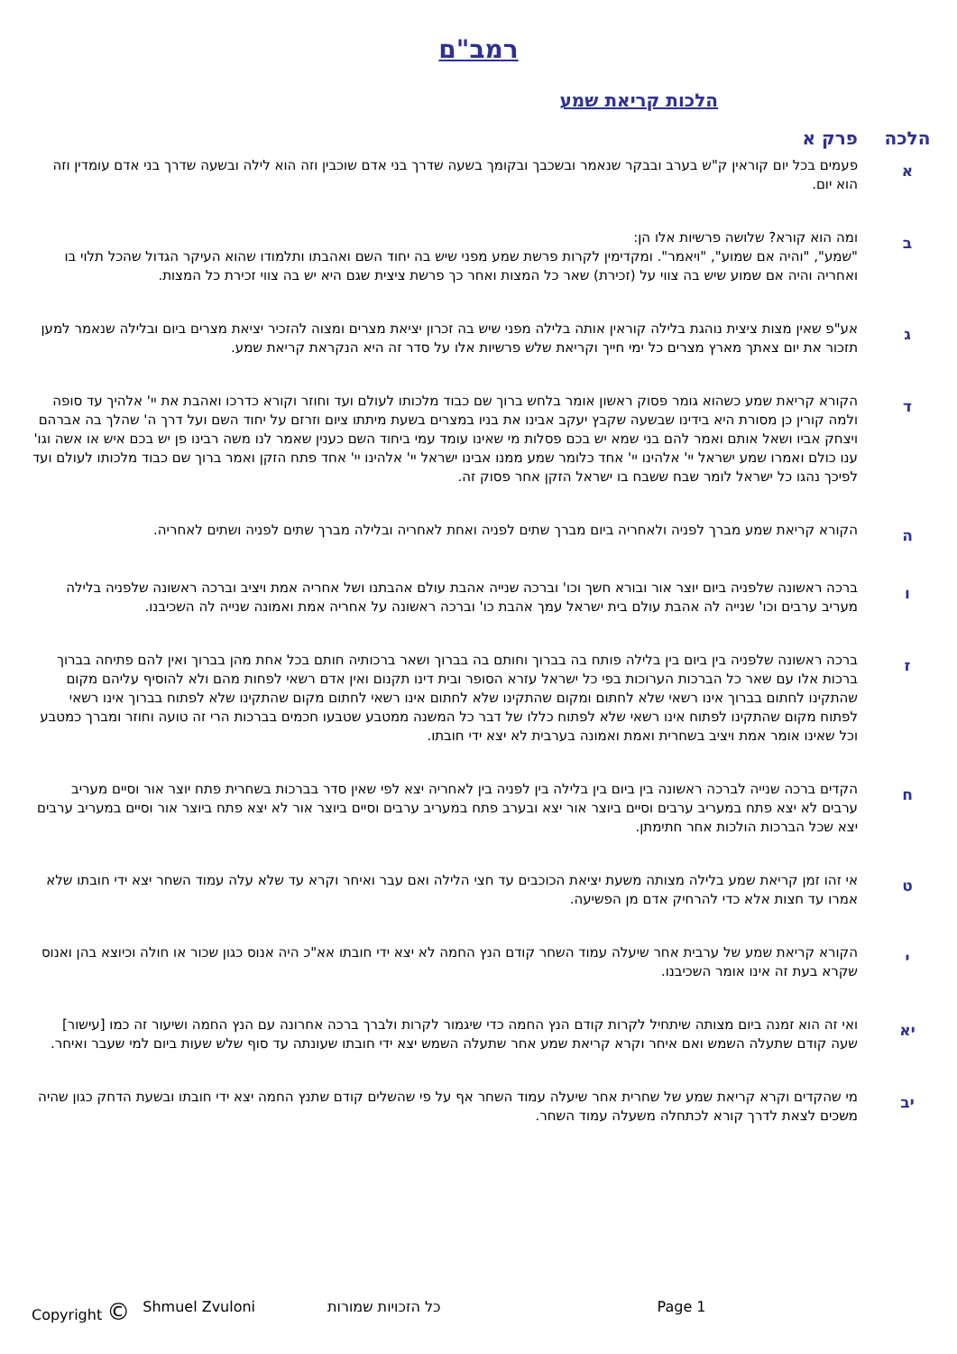רמב"ם
הלכות קריאת שמע
הלכה פרק א
א
פעמים בכל יום קוראין ק"ש בערב ובבקר שנאמר ובשכבך ובקומך בשעה שדרך בני אדם שוכבין וזה הוא לילה ובשעה שדרך בני אדם עומדין וזה הוא יום.
ב
ומה הוא קורא? שלושה פרשיות אלו הן:
"שמע", "והיה אם שמוע", "ויאמר". ומקדימין לקרות פרשת שמע מפני שיש בה יחוד השם ואהבתו ותלמודו שהוא העיקר הגדול שהכל תלוי בו ואחריה והיה אם שמוע שיש בה צווי על (זכירת) שאר כל המצות ואחר כך פרשת ציצית שגם היא יש בה צווי זכירת כל המצות.
ג
אע"פ שאין מצות ציצית נוהגת בלילה קוראין אותה בלילה מפני שיש בה זכרון יציאת מצרים ומצוה להזכיר יציאת מצרים ביום ובלילה שנאמר למען תזכור את יום צאתך מארץ מצרים כל ימי חייך וקריאת שלש פרשיות אלו על סדר זה היא הנקראת קריאת שמע.
ד
הקורא קריאת שמע כשהוא גומר פסוק ראשון אומר בלחש ברוך שם כבוד מלכותו לעולם ועד וחוזר וקורא כדרכו ואהבת את יי' אלהיך עד סופה ולמה קורין כן מסורת היא בידינו שבשעה שקבץ יעקב אבינו את בניו במצרים בשעת מיתתו ציום וזרזם על יחוד השם ועל דרך ה' שהלך בה אברהם ויצחק אביו ושאל אותם ואמר להם בני שמא יש בכם פסלות מי שאינו עומד עמי ביחוד השם כענין שאמר לנו משה רבינו פן יש בכם איש או אשה וגו' ענו כולם ואמרו שמע ישראל יי' אלהינו יי' אחד כלומר שמע ממנו אבינו ישראל יי' אלהינו יי' אחד פתח הזקן ואמר ברוך שם כבוד מלכותו לעולם ועד לפיכך נהגו כל ישראל לומר שבח ששבח בו ישראל הזקן אחר פסוק זה.
ה
הקורא קריאת שמע מברך לפניה ולאחריה ביום מברך שתים לפניה ואחת לאחריה ובלילה מברך שתים לפניה ושתים לאחריה.
ו
ברכה ראשונה שלפניה ביום יוצר אור ובורא חשך וכו' וברכה שנייה אהבת עולם אהבתנו ושל אחריה אמת ויציב וברכה ראשונה שלפניה בלילה מעריב ערבים וכו' שנייה לה אהבת עולם בית ישראל עמך אהבת כו' וברכה ראשונה על אחריה אמת ואמונה שנייה לה השכיבנו.
ז
ברכה ראשונה שלפניה בין ביום בין בלילה פותח בה בברוך וחותם בה בברוך ושאר ברכותיה חותם בכל אחת מהן בברוך ואין להם פתיחה בברוך ברכות אלו עם שאר כל הברכות הערוכות בפי כל ישראל עזרא הסופר ובית דינו תקנום ואין אדם רשאי לפחות מהם ולא להוסיף עליהם מקום שהתקינו לחתום בברוך אינו רשאי שלא לחתום ומקום שהתקינו שלא לחתום אינו רשאי לחתום מקום שהתקינו שלא לפתוח בברוך אינו רשאי לפתוח מקום שהתקינו לפתוח אינו רשאי שלא לפתוח כללו של דבר כל המשנה ממטבע שטבעו חכמים בברכות הרי זה טועה וחוזר ומברך כמטבע וכל שאינו אומר אמת ויציב בשחרית ואמת ואמונה בערבית לא יצא ידי חובתו.
ח
הקדים ברכה שנייה לברכה ראשונה בין ביום בין בלילה בין לפניה בין לאחריה יצא לפי שאין סדר בברכות בשחרית פתח יוצר אור וסיים מעריב ערבים לא יצא פתח במעריב ערבים וסיים ביוצר אור יצא ובערב פתח במעריב ערבים וסיים ביוצר אור לא יצא פתח ביוצר אור וסיים במעריב ערבים יצא שכל הברכות הולכות אחר חתימתן.
ט
אי זהו זמן קריאת שמע בלילה מצותה משעת יציאת הכוכבים עד חצי הלילה ואם עבר ואיחר וקרא עד שלא עלה עמוד השחר יצא ידי חובתו שלא אמרו עד חצות אלא כדי להרחיק אדם מן הפשיעה.
י
הקורא קריאת שמע של ערבית אחר שיעלה עמוד השחר קודם הנץ החמה לא יצא ידי חובתו אא"כ היה אנוס כגון שכור או חולה וכיוצא בהן ואנוס שקרא בעת זה אינו אומר השכיבנו.
יא
ואי זה הוא זמנה ביום מצותה שיתחיל לקרות קודם הנץ החמה כדי שיגמור לקרות ולברך ברכה אחרונה עם הנץ החמה ושיעור זה כמו [עישור] שעה קודם שתעלה השמש ואם איחר וקרא קריאת שמע אחר שתעלה השמש יצא ידי חובתו שעונתה עד סוף שלש שעות ביום למי שעבר ואיחר.
יב
מי שהקדים וקרא קריאת שמע של שחרית אחר שיעלה עמוד השחר אף על פי שהשלים קודם שתנץ החמה יצא ידי חובתו ובשעת הדחק כגון שהיה משכים לצאת לדרך קורא לכתחלה משעלה עמוד השחר.
Copyright © Shmuel Zvuloni כל הזכויות שמורות Page 1